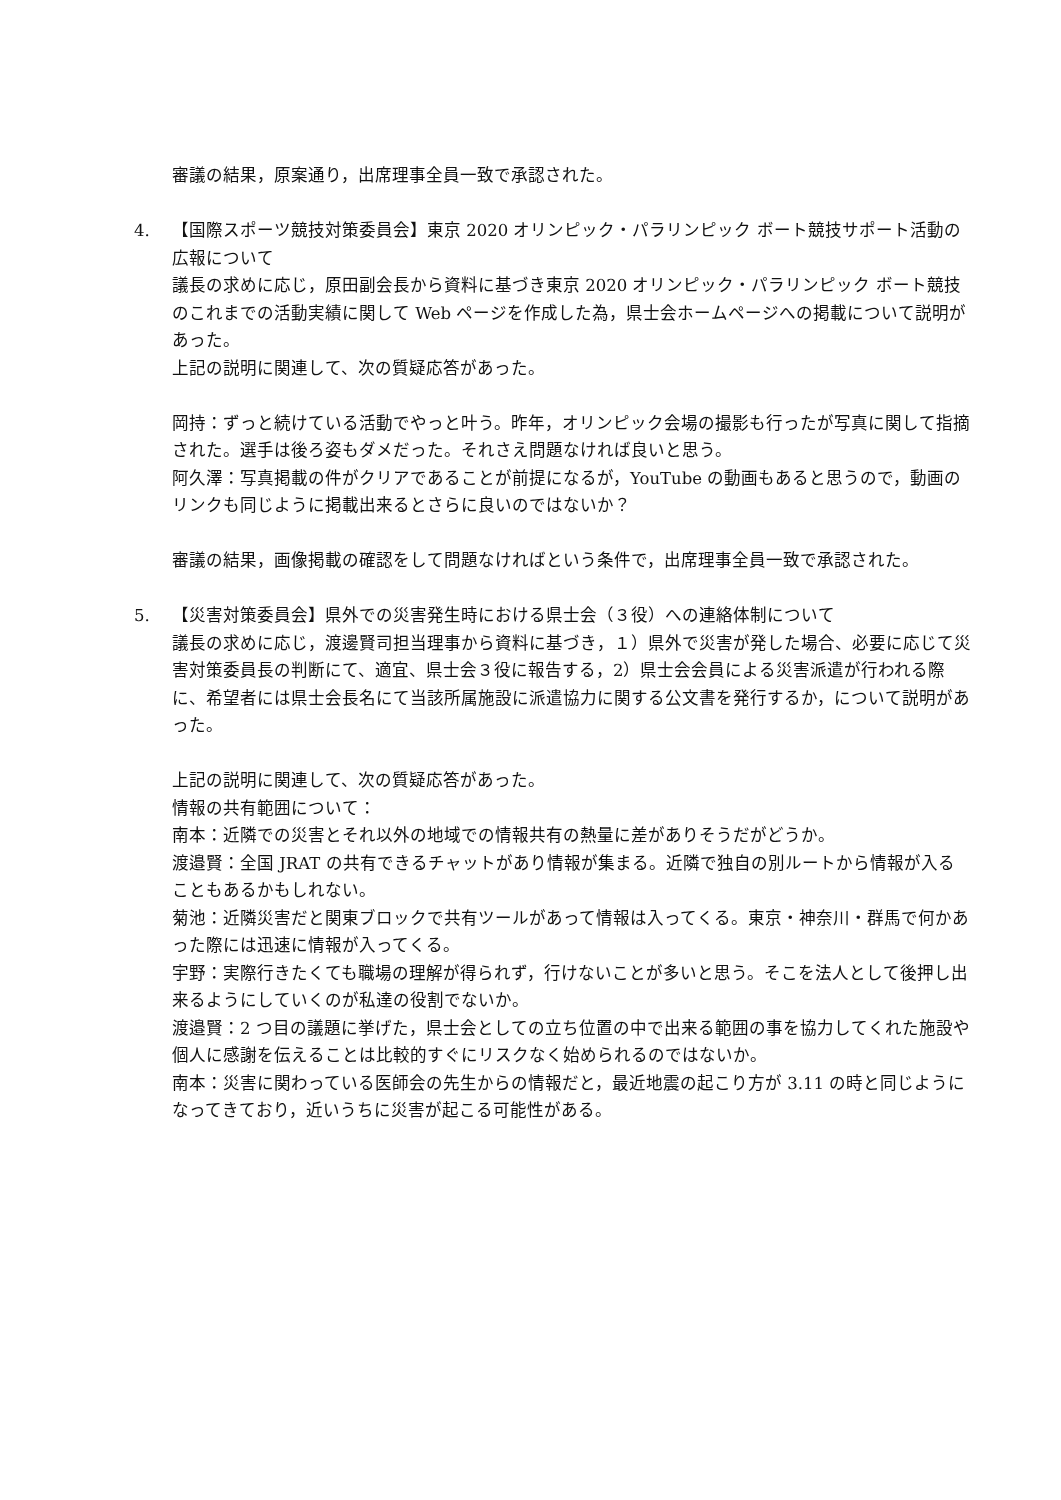審議の結果，原案通り，出席理事全員一致で承認された。
4. 【国際スポーツ競技対策委員会】東京 2020 オリンピック・パラリンピック ボート競技サポート活動の広報について
議長の求めに応じ，原田副会長から資料に基づき東京 2020 オリンピック・パラリンピック ボート競技のこれまでの活動実績に関して Web ページを作成した為，県士会ホームページへの掲載について説明があった。
上記の説明に関連して、次の質疑応答があった。
岡持：ずっと続けている活動でやっと叶う。昨年，オリンピック会場の撮影も行ったが写真に関して指摘された。選手は後ろ姿もダメだった。それさえ問題なければ良いと思う。
阿久澤：写真掲載の件がクリアであることが前提になるが，YouTube の動画もあると思うので，動画のリンクも同じように掲載出来るとさらに良いのではないか？
審議の結果，画像掲載の確認をして問題なければという条件で，出席理事全員一致で承認された。
5. 【災害対策委員会】県外での災害発生時における県士会（３役）への連絡体制について
議長の求めに応じ，渡邊賢司担当理事から資料に基づき，１）県外で災害が発した場合、必要に応じて災害対策委員長の判断にて、適宜、県士会３役に報告する，2）県士会会員による災害派遣が行われる際に、希望者には県士会長名にて当該所属施設に派遣協力に関する公文書を発行するか，について説明があった。
上記の説明に関連して、次の質疑応答があった。
情報の共有範囲について：
南本：近隣での災害とそれ以外の地域での情報共有の熱量に差がありそうだがどうか。
渡邉賢：全国 JRAT の共有できるチャットがあり情報が集まる。近隣で独自の別ルートから情報が入ることもあるかもしれない。
菊池：近隣災害だと関東ブロックで共有ツールがあって情報は入ってくる。東京・神奈川・群馬で何かあった際には迅速に情報が入ってくる。
宇野：実際行きたくても職場の理解が得られず，行けないことが多いと思う。そこを法人として後押し出来るようにしていくのが私達の役割でないか。
渡邉賢：2 つ目の議題に挙げた，県士会としての立ち位置の中で出来る範囲の事を協力してくれた施設や個人に感謝を伝えることは比較的すぐにリスクなく始められるのではないか。
南本：災害に関わっている医師会の先生からの情報だと，最近地震の起こり方が 3.11 の時と同じようになってきており，近いうちに災害が起こる可能性がある。